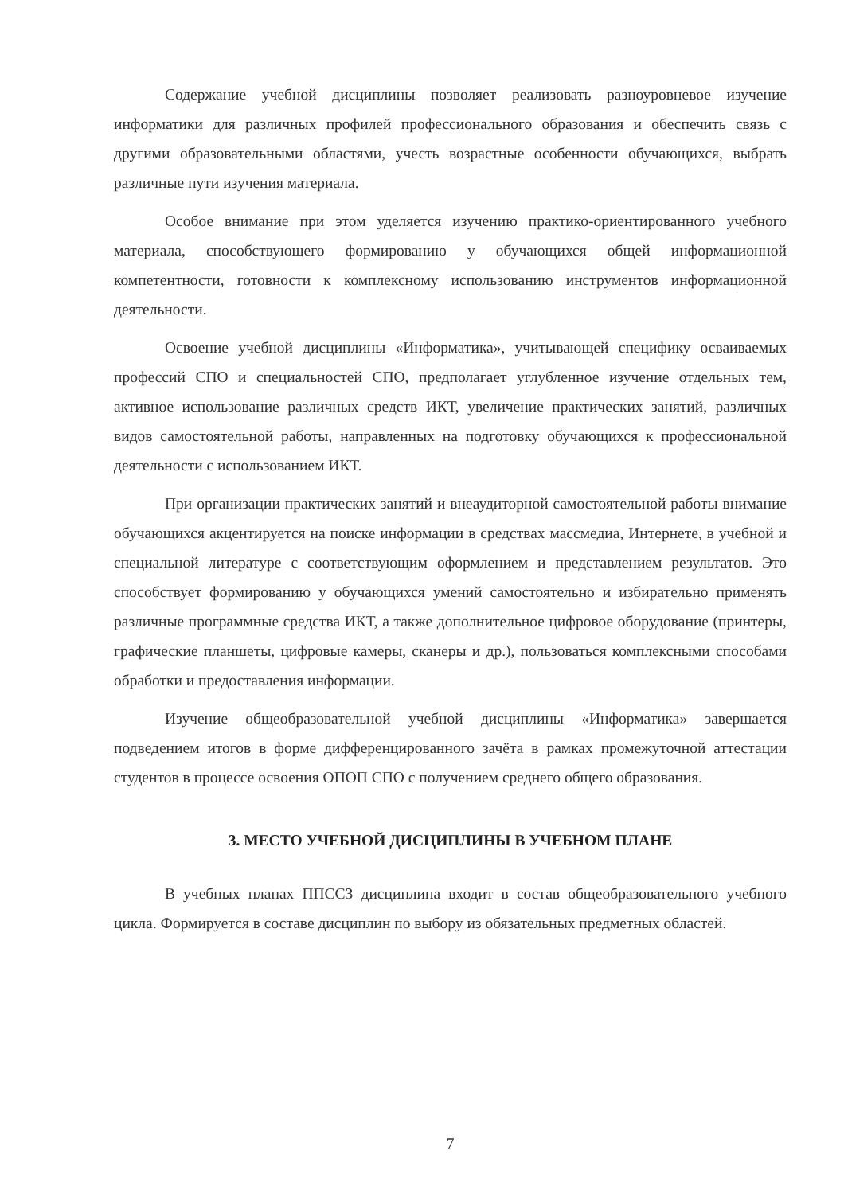Содержание учебной дисциплины позволяет реализовать разноуровневое изучение информатики для различных профилей профессионального образования и обеспечить связь с другими образовательными областями, учесть возрастные особенности обучающихся, выбрать различные пути изучения материала.
Особое внимание при этом уделяется изучению практико-ориентированного учебного материала, способствующего формированию у обучающихся общей информационной компетентности, готовности к комплексному использованию инструментов информационной деятельности.
Освоение учебной дисциплины «Информатика», учитывающей специфику осваиваемых профессий СПО и специальностей СПО, предполагает углубленное изучение отдельных тем, активное использование различных средств ИКТ, увеличение практических занятий, различных видов самостоятельной работы, направленных на подготовку обучающихся к профессиональной деятельности с использованием ИКТ.
При организации практических занятий и внеаудиторной самостоятельной работы внимание обучающихся акцентируется на поиске информации в средствах массмедиа, Интернете, в учебной и специальной литературе с соответствующим оформлением и представлением результатов. Это способствует формированию у обучающихся умений самостоятельно и избирательно применять различные программные средства ИКТ, а также дополнительное цифровое оборудование (принтеры, графические планшеты, цифровые камеры, сканеры и др.), пользоваться комплексными способами обработки и предоставления информации.
Изучение общеобразовательной учебной дисциплины «Информатика» завершается подведением итогов в форме дифференцированного зачёта в рамках промежуточной аттестации студентов в процессе освоения ОПОП СПО с получением среднего общего образования.
3. МЕСТО УЧЕБНОЙ ДИСЦИПЛИНЫ В УЧЕБНОМ ПЛАНЕ
В учебных планах ППССЗ дисциплина входит в состав общеобразовательного учебного цикла. Формируется в составе дисциплин по выбору из обязательных предметных областей.
7